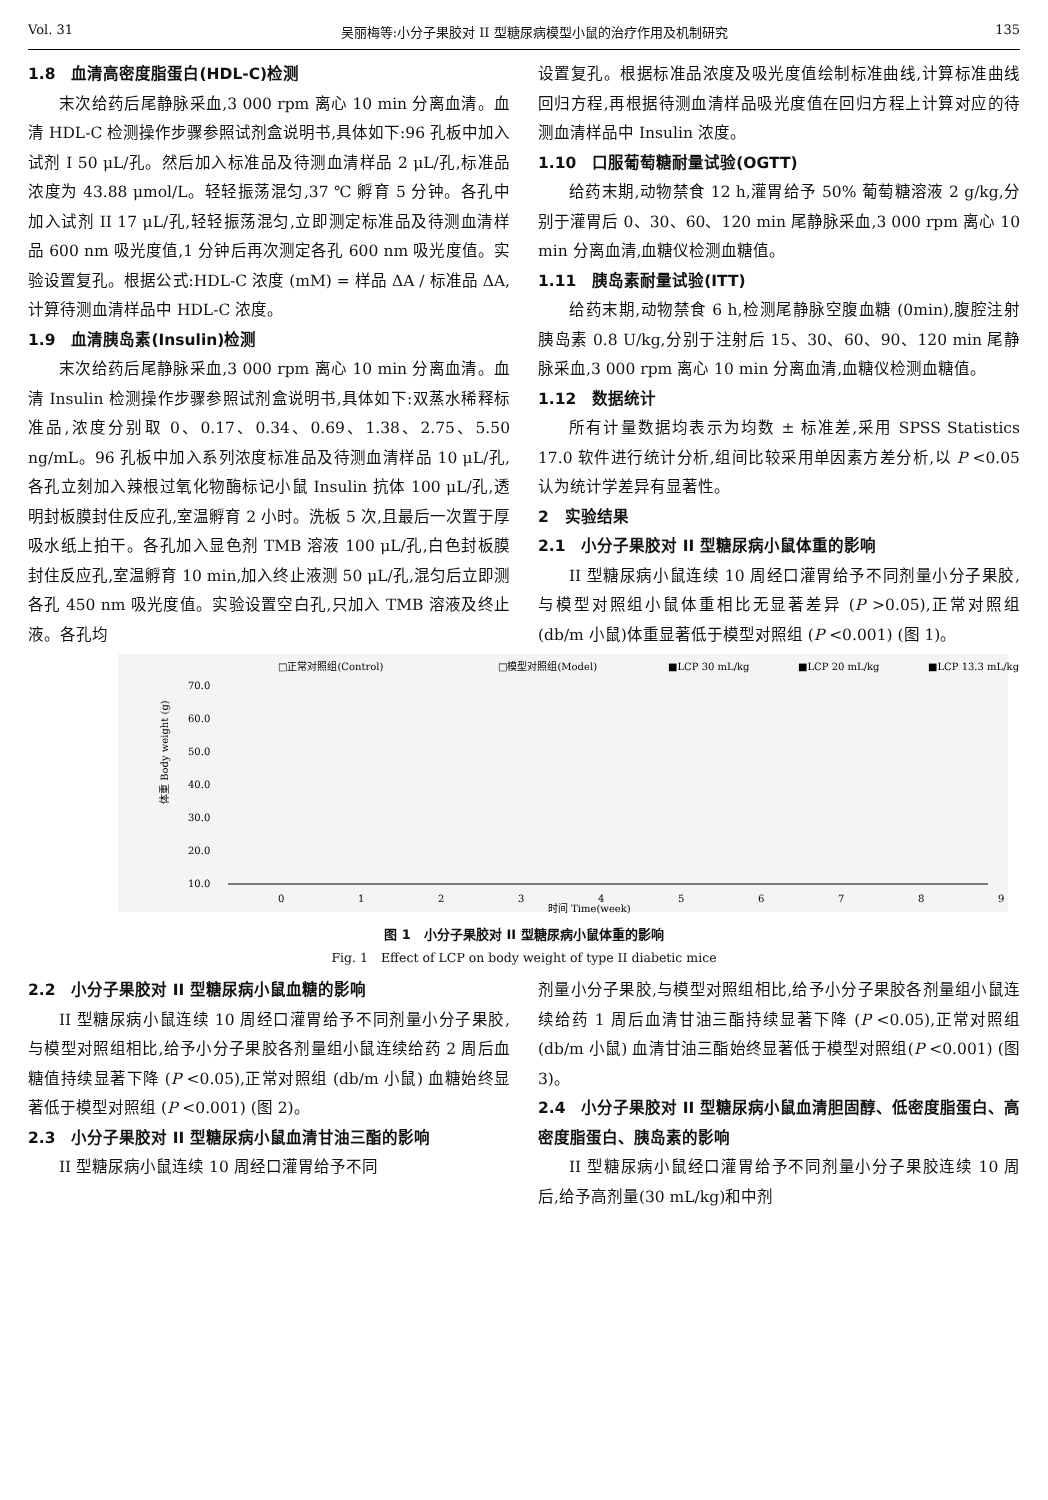Vol. 31 吴丽梅等:小分子果胶对 II 型糖尿病模型小鼠的治疗作用及机制研究 135
1.8　血清高密度脂蛋白(HDL-C)检测
末次给药后尾静脉采血,3 000 rpm 离心 10 min 分离血清。血清 HDL-C 检测操作步骤参照试剂盒说明书,具体如下:96 孔板中加入试剂 I 50 μL/孔。然后加入标准品及待测血清样品 2 μL/孔,标准品浓度为 43.88 μmol/L。轻轻振荡混匀,37 ℃ 孵育 5 分钟。各孔中加入试剂 II 17 μL/孔,轻轻振荡混匀,立即测定标准品及待测血清样品 600 nm 吸光度值,1 分钟后再次测定各孔 600 nm 吸光度值。实验设置复孔。根据公式:HDL-C 浓度 (mM) = 样品 ΔA / 标准品 ΔA,计算待测血清样品中 HDL-C 浓度。
1.9　血清胰岛素(Insulin)检测
末次给药后尾静脉采血,3 000 rpm 离心 10 min 分离血清。血清 Insulin 检测操作步骤参照试剂盒说明书,具体如下:双蒸水稀释标准品,浓度分别取 0、0.17、0.34、0.69、1.38、2.75、5.50 ng/mL。96 孔板中加入系列浓度标准品及待测血清样品 10 μL/孔,各孔立刻加入辣根过氧化物酶标记小鼠 Insulin 抗体 100 μL/孔,透明封板膜封住反应孔,室温孵育 2 小时。洗板 5 次,且最后一次置于厚吸水纸上拍干。各孔加入显色剂 TMB 溶液 100 μL/孔,白色封板膜封住反应孔,室温孵育 10 min,加入终止液测 50 μL/孔,混匀后立即测各孔 450 nm 吸光度值。实验设置空白孔,只加入 TMB 溶液及终止液。各孔均
设置复孔。根据标准品浓度及吸光度值绘制标准曲线,计算标准曲线回归方程,再根据待测血清样品吸光度值在回归方程上计算对应的待测血清样品中 Insulin 浓度。
1.10　口服葡萄糖耐量试验(OGTT)
给药末期,动物禁食 12 h,灌胃给予 50% 葡萄糖溶液 2 g/kg,分别于灌胃后 0、30、60、120 min 尾静脉采血,3 000 rpm 离心 10 min 分离血清,血糖仪检测血糖值。
1.11　胰岛素耐量试验(ITT)
给药末期,动物禁食 6 h,检测尾静脉空腹血糖 (0min),腹腔注射胰岛素 0.8 U/kg,分别于注射后 15、30、60、90、120 min 尾静脉采血,3 000 rpm 离心 10 min 分离血清,血糖仪检测血糖值。
1.12　数据统计
所有计量数据均表示为均数 ± 标准差,采用 SPSS Statistics 17.0 软件进行统计分析,组间比较采用单因素方差分析,以 P <0.05 认为统计学差异有显著性。
2　实验结果
2.1　小分子果胶对 II 型糖尿病小鼠体重的影响
II 型糖尿病小鼠连续 10 周经口灌胃给予不同剂量小分子果胶,与模型对照组小鼠体重相比无显著差异 (P >0.05),正常对照组(db/m 小鼠)体重显著低于模型对照组 (P <0.001) (图 1)。
□正常对照组(Control)
□模型对照组(Model)
■LCP 30 mL/kg
■LCP 20 mL/kg
■LCP 13.3 mL/kg
70.0
60.0
50.0
40.0
30.0
20.0
10.0
体重 Body weight (g)
0
1
2
3
4
5
6
7
8
9
时间 Time(week)
图 1　小分子果胶对 II 型糖尿病小鼠体重的影响
Fig. 1　Effect of LCP on body weight of type II diabetic mice
2.2　小分子果胶对 II 型糖尿病小鼠血糖的影响
II 型糖尿病小鼠连续 10 周经口灌胃给予不同剂量小分子果胶,与模型对照组相比,给予小分子果胶各剂量组小鼠连续给药 2 周后血糖值持续显著下降 (P <0.05),正常对照组 (db/m 小鼠) 血糖始终显著低于模型对照组 (P <0.001) (图 2)。
2.3　小分子果胶对 II 型糖尿病小鼠血清甘油三酯的影响
II 型糖尿病小鼠连续 10 周经口灌胃给予不同
剂量小分子果胶,与模型对照组相比,给予小分子果胶各剂量组小鼠连续给药 1 周后血清甘油三酯持续显著下降 (P <0.05),正常对照组 (db/m 小鼠) 血清甘油三酯始终显著低于模型对照组(P <0.001) (图 3)。
2.4　小分子果胶对 II 型糖尿病小鼠血清胆固醇、低密度脂蛋白、高密度脂蛋白、胰岛素的影响
II 型糖尿病小鼠经口灌胃给予不同剂量小分子果胶连续 10 周后,给予高剂量(30 mL/kg)和中剂